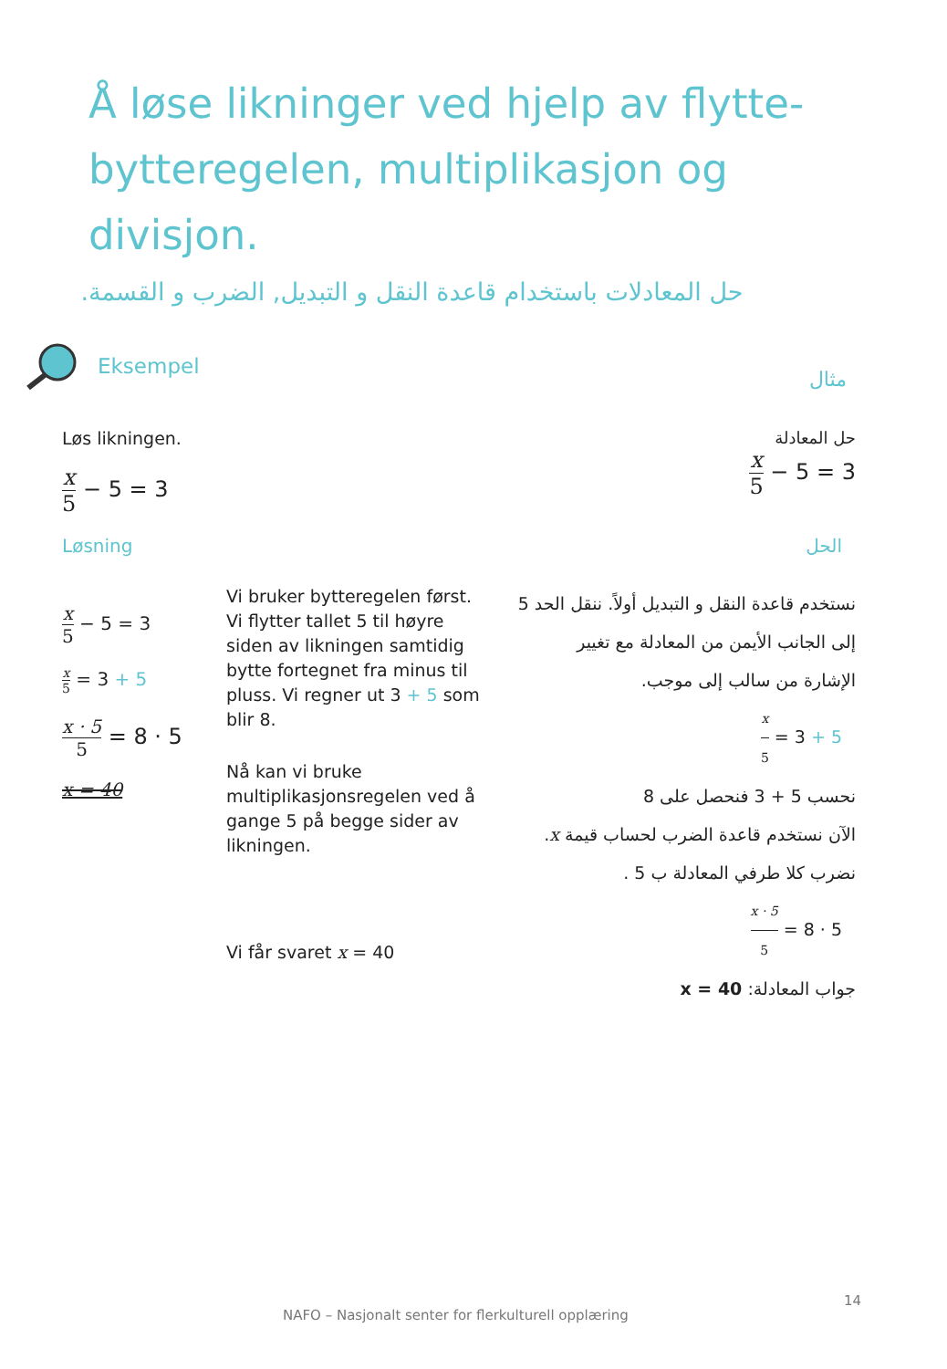Å løse likninger ved hjelp av flytte-bytteregelen, multiplikasjon og divisjon.
حل المعادلات باستخدام قاعدة النقل و التبديل, الضرب و القسمة.
Eksempel
مثال
Løs likningen.
x 5 − 5 = 3
حل المعادلة
x 5 − 5 = 3
Løsning الحل
x 5 − 5 = 3
x 5 = 3 + 5
x · 5 5 = 8 · 5
x = 40
Vi bruker bytteregelen først. Vi flytter tallet 5 til høyre siden av likningen samtidig bytte fortegnet fra minus til pluss. Vi regner ut 3 + 5 som blir 8.
Nå kan vi bruke multiplikasjonsregelen ved å gange 5 på begge sider av likningen.
Vi får svaret x = 40
نستخدم قاعدة النقل و التبديل أولاً. ننقل الحد 5
إلى الجانب الأيمن من المعادلة مع تغيير
الإشارة من سالب إلى موجب.
x 5 = 3 + 5
نحسب 5 + 3 فنحصل على 8
الآن نستخدم قاعدة الضرب لحساب قيمة x.
نضرب كلا طرفي المعادلة ب 5 .
x · 5 5 = 8 · 5
جواب المعادلة: x = 40
14
NAFO – Nasjonalt senter for flerkulturell opplæring